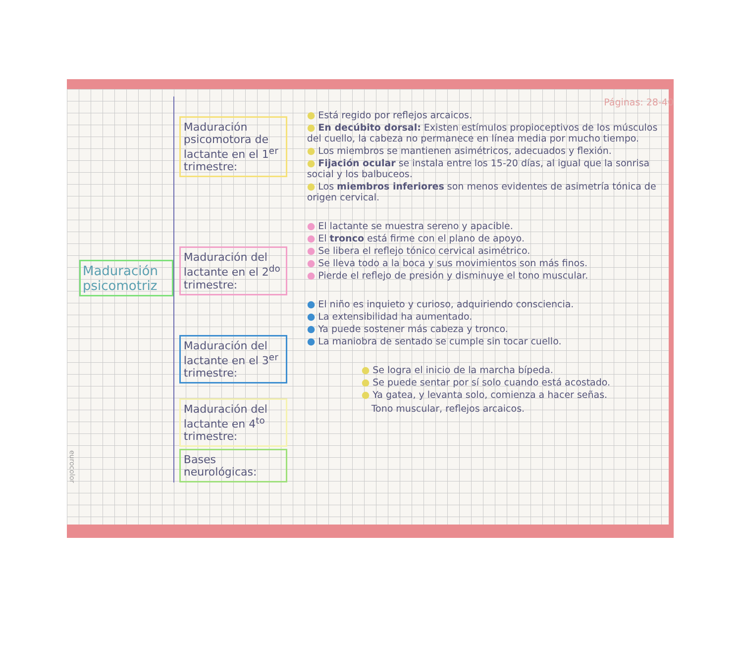eurocolor
Maduración psicomotriz
Maduración psicomotora de lactante en el 1<sup>er</sup> trimestre:
Maduración del lactante en el 2<sup>do</sup> trimestre:
Maduración del lactante en el 3<sup>er</sup> trimestre:
Maduración del lactante en 4<sup>to</sup> trimestre:
Bases neurológicas:
Páginas: 28-40
● Está regido por reflejos arcaicos.
● En decúbito dorsal: Existen estímulos propioceptivos de los músculos del cuello, la cabeza no permanece en línea media por mucho tiempo.
● Los miembros se mantienen asimétricos, adecuados y flexión.
● Fijación ocular se instala entre los 15-20 días, al igual que la sonrisa social y los balbuceos.
● Los miembros inferiores son menos evidentes de asimetría tónica de origen cervical.
● El lactante se muestra sereno y apacible.
● El tronco está firme con el plano de apoyo.
● Se libera el reflejo tónico cervical asimétrico.
● Se lleva todo a la boca y sus movimientos son más finos.
● Pierde el reflejo de presión y disminuye el tono muscular.
● El niño es inquieto y curioso, adquiriendo consciencia.
● La extensibilidad ha aumentado.
● Ya puede sostener más cabeza y tronco.
● La maniobra de sentado se cumple sin tocar cuello.
● Se logra el inicio de la marcha bípeda.
● Se puede sentar por sí solo cuando está acostado.
● Ya gatea, y levanta solo, comienza a hacer señas.
Tono muscular, reflejos arcaicos.